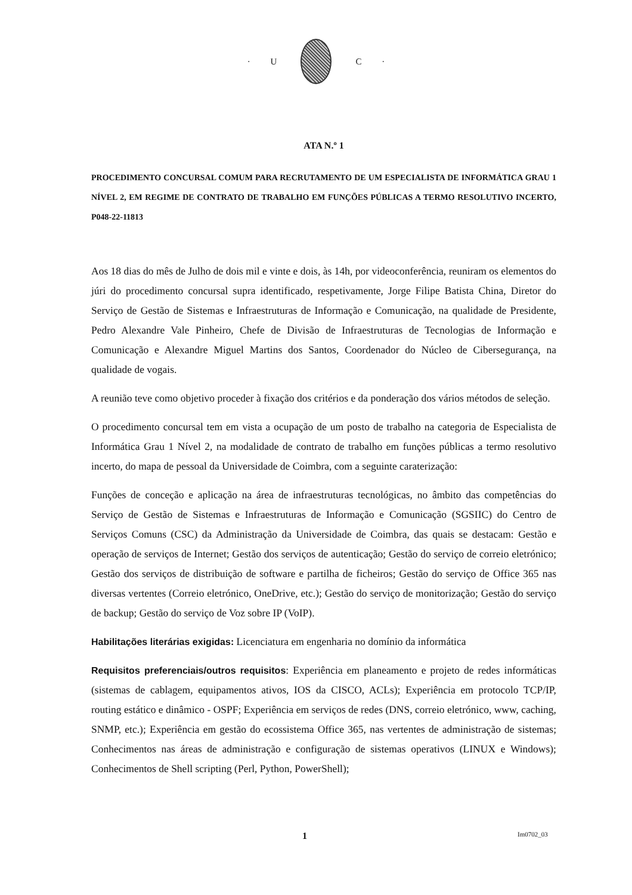· U C ·
ATA N.º 1
PROCEDIMENTO CONCURSAL COMUM PARA RECRUTAMENTO DE UM ESPECIALISTA DE INFORMÁTICA GRAU 1 NÍVEL 2, EM REGIME DE CONTRATO DE TRABALHO EM FUNÇÕES PÚBLICAS A TERMO RESOLUTIVO INCERTO, P048-22-11813
Aos 18 dias do mês de Julho de dois mil e vinte e dois, às 14h, por videoconferência, reuniram os elementos do júri do procedimento concursal supra identificado, respetivamente, Jorge Filipe Batista China, Diretor do Serviço de Gestão de Sistemas e Infraestruturas de Informação e Comunicação, na qualidade de Presidente, Pedro Alexandre Vale Pinheiro, Chefe de Divisão de Infraestruturas de Tecnologias de Informação e Comunicação e Alexandre Miguel Martins dos Santos, Coordenador do Núcleo de Cibersegurança, na qualidade de vogais.
A reunião teve como objetivo proceder à fixação dos critérios e da ponderação dos vários métodos de seleção.
O procedimento concursal tem em vista a ocupação de um posto de trabalho na categoria de Especialista de Informática Grau 1 Nível 2, na modalidade de contrato de trabalho em funções públicas a termo resolutivo incerto, do mapa de pessoal da Universidade de Coimbra, com a seguinte caraterização:
Funções de conceção e aplicação na área de infraestruturas tecnológicas, no âmbito das competências do Serviço de Gestão de Sistemas e Infraestruturas de Informação e Comunicação (SGSIIC) do Centro de Serviços Comuns (CSC) da Administração da Universidade de Coimbra, das quais se destacam: Gestão e operação de serviços de Internet; Gestão dos serviços de autenticação; Gestão do serviço de correio eletrónico; Gestão dos serviços de distribuição de software e partilha de ficheiros; Gestão do serviço de Office 365 nas diversas vertentes (Correio eletrónico, OneDrive, etc.); Gestão do serviço de monitorização; Gestão do serviço de backup; Gestão do serviço de Voz sobre IP (VoIP).
Habilitações literárias exigidas: Licenciatura em engenharia no domínio da informática
Requisitos preferenciais/outros requisitos: Experiência em planeamento e projeto de redes informáticas (sistemas de cablagem, equipamentos ativos, IOS da CISCO, ACLs); Experiência em protocolo TCP/IP, routing estático e dinâmico - OSPF; Experiência em serviços de redes (DNS, correio eletrónico, www, caching, SNMP, etc.); Experiência em gestão do ecossistema Office 365, nas vertentes de administração de sistemas; Conhecimentos nas áreas de administração e configuração de sistemas operativos (LINUX e Windows); Conhecimentos de Shell scripting (Perl, Python, PowerShell);
1 Im0702_03